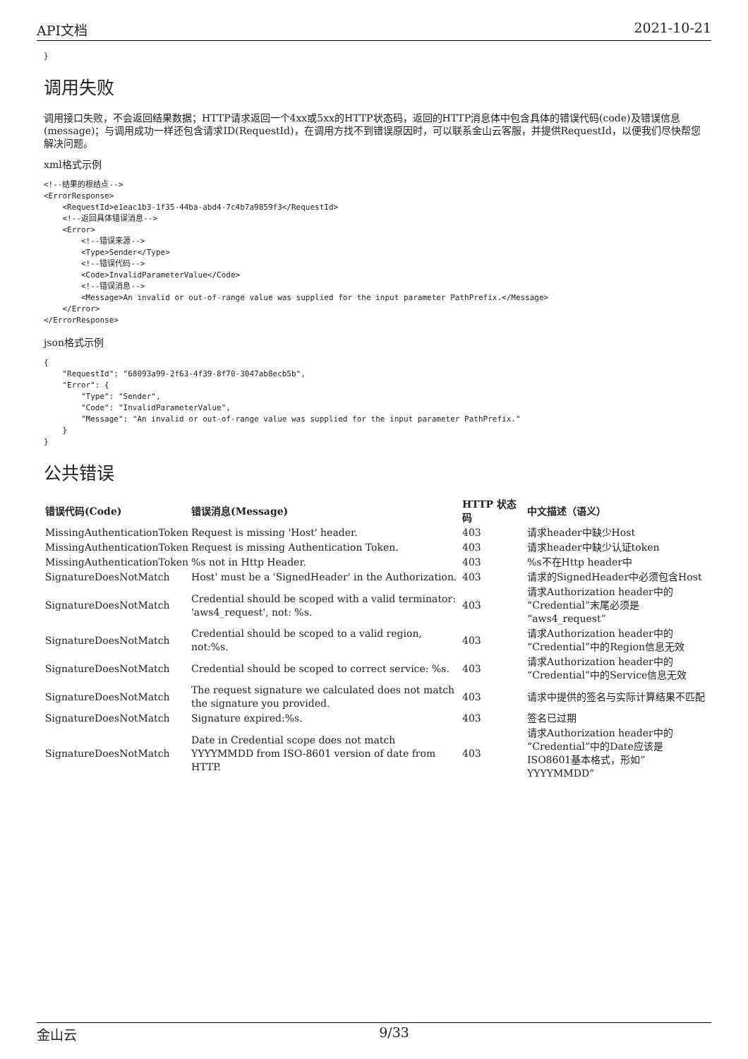API文档 2021-10-21
}
调用失败
调用接口失败，不会返回结果数据；HTTP请求返回一个4xx或5xx的HTTP状态码，返回的HTTP消息体中包含具体的错误代码(code)及错误信息(message)；与调用成功一样还包含请求ID(RequestId)，在调用方找不到错误原因时，可以联系金山云客服，并提供RequestId，以便我们尽快帮您解决问题。
xml格式示例
<!--结果的根结点-->
<ErrorResponse>
    <RequestId>e1eac1b3-1f35-44ba-abd4-7c4b7a9859f3</RequestId>
    <!--返回具体错误消息-->
    <Error>
        <!--错误来源-->
        <Type>Sender</Type>
        <!--错误代码-->
        <Code>InvalidParameterValue</Code>
        <!--错误消息-->
        <Message>An invalid or out-of-range value was supplied for the input parameter PathPrefix.</Message>
    </Error>
</ErrorResponse>
json格式示例
{
    "RequestId": "68093a99-2f63-4f39-8f70-3047ab8ecb5b",
    "Error": {
        "Type": "Sender",
        "Code": "InvalidParameterValue",
        "Message": "An invalid or out-of-range value was supplied for the input parameter PathPrefix."
    }
}
公共错误
| 错误代码(Code) | 错误消息(Message) | HTTP 状态码 | 中文描述（语义） |
| --- | --- | --- | --- |
| MissingAuthenticationToken | Request is missing 'Host' header. | 403 | 请求header中缺少Host |
| MissingAuthenticationToken | Request is missing Authentication Token. | 403 | 请求header中缺少认证token |
| MissingAuthenticationToken | %s not in Http Header. | 403 | %s不在Http header中 |
| SignatureDoesNotMatch | Host' must be a 'SignedHeader' in the Authorization. | 403 | 请求的SignedHeader中必须包含Host |
| SignatureDoesNotMatch | Credential should be scoped with a valid terminator: 'aws4_request', not: %s. | 403 | 请求Authorization header中的“Credential”末尾必须是“aws4_request” |
| SignatureDoesNotMatch | Credential should be scoped to a valid region, not:%s. | 403 | 请求Authorization header中的“Credential”中的Region信息无效 |
| SignatureDoesNotMatch | Credential should be scoped to correct service: %s. | 403 | 请求Authorization header中的“Credential”中的Service信息无效 |
| SignatureDoesNotMatch | The request signature we calculated does not match the signature you provided. | 403 | 请求中提供的签名与实际计算结果不匹配 |
| SignatureDoesNotMatch | Signature expired:%s. | 403 | 签名已过期 |
| SignatureDoesNotMatch | Date in Credential scope does not match YYYYMMDD from ISO-8601 version of date from HTTP. | 403 | 请求Authorization header中的“Credential”中的Date应该是ISO8601基本格式，形如”YYYYMMDD“ |
金山云 9/33